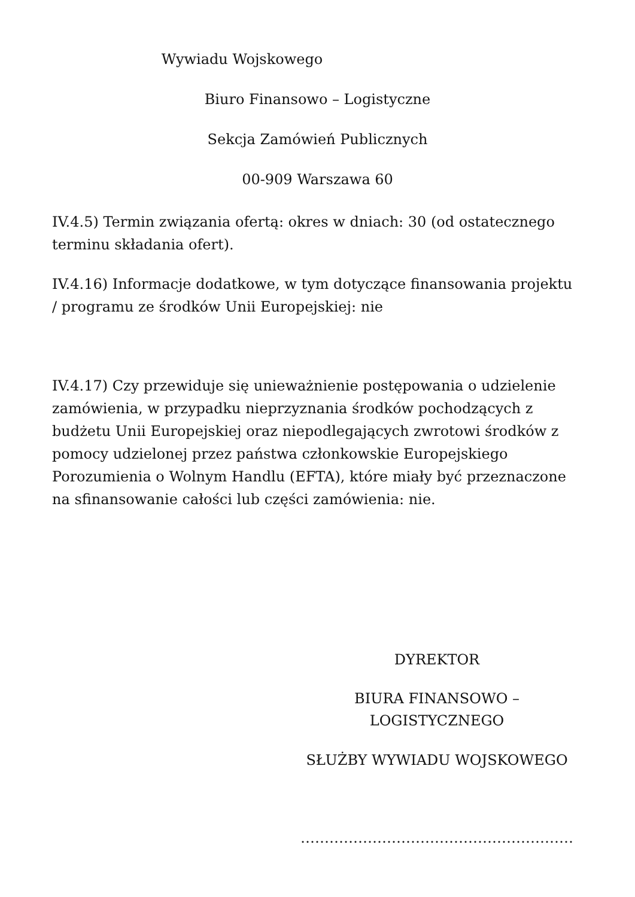Wywiadu Wojskowego
Biuro Finansowo – Logistyczne
Sekcja Zamówień Publicznych
00-909 Warszawa 60
IV.4.5) Termin związania ofertą: okres w dniach: 30 (od ostatecznego terminu składania ofert).
IV.4.16) Informacje dodatkowe, w tym dotyczące finansowania projektu / programu ze środków Unii Europejskiej: nie
IV.4.17) Czy przewiduje się unieważnienie postępowania o udzielenie zamówienia, w przypadku nieprzyznania środków pochodzących z budżetu Unii Europejskiej oraz niepodlegających zwrotowi środków z pomocy udzielonej przez państwa członkowskie Europejskiego Porozumienia o Wolnym Handlu (EFTA), które miały być przeznaczone na sfinansowanie całości lub części zamówienia: nie.
DYREKTOR
BIURA FINANSOWO – LOGISTYCZNEGO
SŁUŻBY WYWIADU WOJSKOWEGO
…………………………………………………